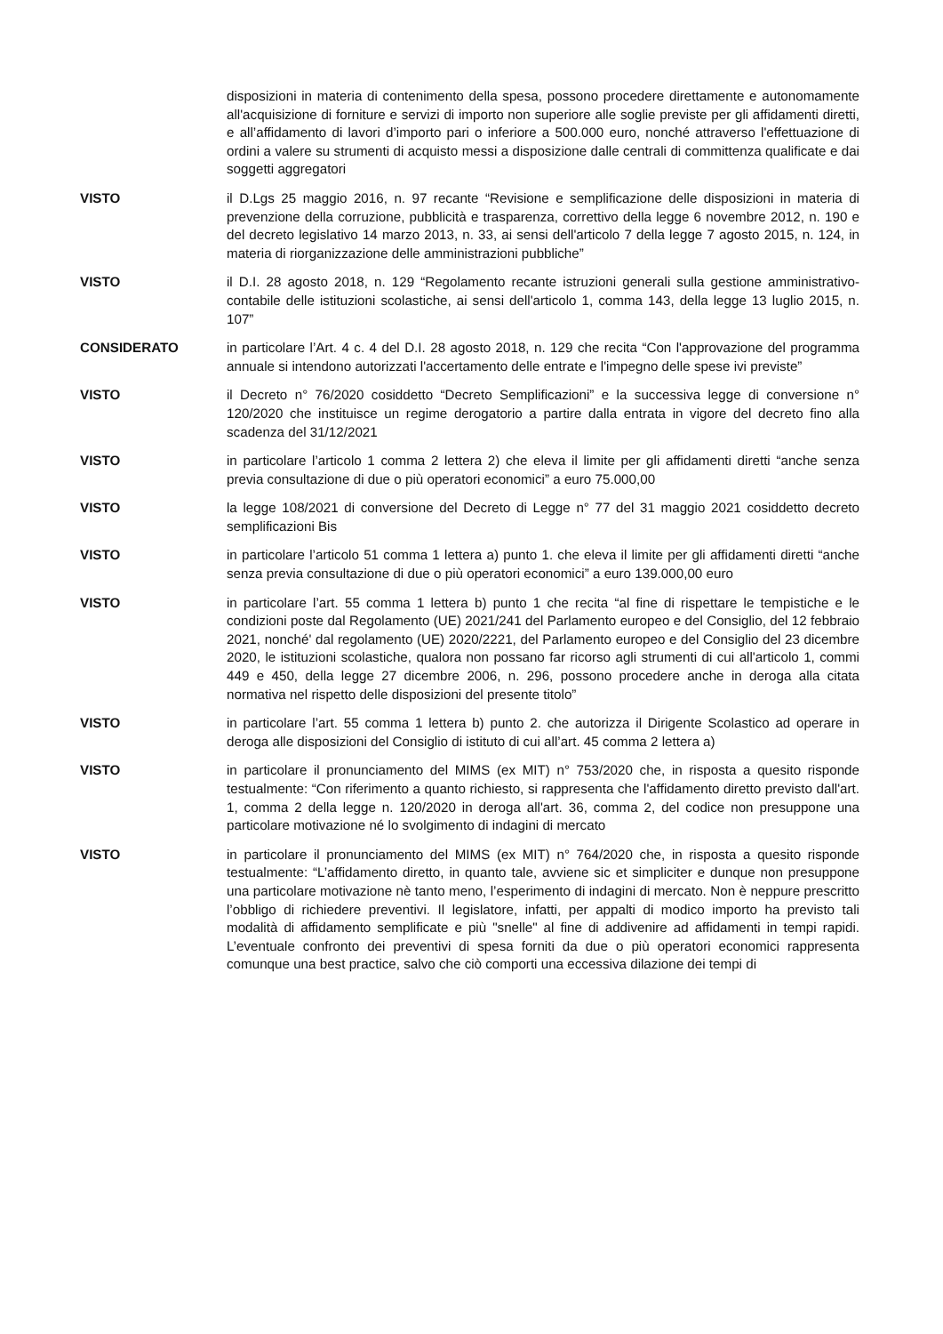disposizioni in materia di contenimento della spesa, possono procedere direttamente e autonomamente all'acquisizione di forniture e servizi di importo non superiore alle soglie previste per gli affidamenti diretti, e all’affidamento di lavori d’importo pari o inferiore a 500.000 euro, nonché attraverso l'effettuazione di ordini a valere su strumenti di acquisto messi a disposizione dalle centrali di committenza qualificate e dai soggetti aggregatori
VISTO il D.Lgs 25 maggio 2016, n. 97 recante “Revisione e semplificazione delle disposizioni in materia di prevenzione della corruzione, pubblicità e trasparenza, correttivo della legge 6 novembre 2012, n. 190 e del decreto legislativo 14 marzo 2013, n. 33, ai sensi dell'articolo 7 della legge 7 agosto 2015, n. 124, in materia di riorganizzazione delle amministrazioni pubbliche”
VISTO il D.I. 28 agosto 2018, n. 129 “Regolamento recante istruzioni generali sulla gestione amministrativo-contabile delle istituzioni scolastiche, ai sensi dell'articolo 1, comma 143, della legge 13 luglio 2015, n. 107”
CONSIDERATO in particolare l’Art. 4 c. 4 del D.I. 28 agosto 2018, n. 129 che recita “Con l'approvazione del programma annuale si intendono autorizzati l'accertamento delle entrate e l'impegno delle spese ivi previste”
VISTO il Decreto n° 76/2020 cosiddetto “Decreto Semplificazioni” e la successiva legge di conversione n° 120/2020 che instituisce un regime derogatorio a partire dalla entrata in vigore del decreto fino alla scadenza del 31/12/2021
VISTO in particolare l’articolo 1 comma 2 lettera 2) che eleva il limite per gli affidamenti diretti “anche senza previa consultazione di due o più operatori economici” a euro 75.000,00
VISTO la legge 108/2021 di conversione del Decreto di Legge n° 77 del 31 maggio 2021 cosiddetto decreto semplificazioni Bis
VISTO in particolare l’articolo 51 comma 1 lettera a) punto 1. che eleva il limite per gli affidamenti diretti “anche senza previa consultazione di due o più operatori economici” a euro 139.000,00 euro
VISTO in particolare l’art. 55 comma 1 lettera b) punto 1 che recita “al fine di rispettare le tempistiche e le condizioni poste dal Regolamento (UE) 2021/241 del Parlamento europeo e del Consiglio, del 12 febbraio 2021, nonché' dal regolamento (UE) 2020/2221, del Parlamento europeo e del Consiglio del 23 dicembre 2020, le istituzioni scolastiche, qualora non possano far ricorso agli strumenti di cui all'articolo 1, commi 449 e 450, della legge 27 dicembre 2006, n. 296, possono procedere anche in deroga alla citata normativa nel rispetto delle disposizioni del presente titolo”
VISTO in particolare l’art. 55 comma 1 lettera b) punto 2. che autorizza il Dirigente Scolastico ad operare in deroga alle disposizioni del Consiglio di istituto di cui all’art. 45 comma 2 lettera a)
VISTO in particolare il pronunciamento del MIMS (ex MIT) n° 753/2020 che, in risposta a quesito risponde testualmente: “Con riferimento a quanto richiesto, si rappresenta che l'affidamento diretto previsto dall'art. 1, comma 2 della legge n. 120/2020 in deroga all'art. 36, comma 2, del codice non presuppone una particolare motivazione né lo svolgimento di indagini di mercato
VISTO in particolare il pronunciamento del MIMS (ex MIT) n° 764/2020 che, in risposta a quesito risponde testualmente: “L’affidamento diretto, in quanto tale, avviene sic et simpliciter e dunque non presuppone una particolare motivazione nè tanto meno, l’esperimento di indagini di mercato. Non è neppure prescritto l’obbligo di richiedere preventivi. Il legislatore, infatti, per appalti di modico importo ha previsto tali modalità di affidamento semplificate e più "snelle" al fine di addivenire ad affidamenti in tempi rapidi. L’eventuale confronto dei preventivi di spesa forniti da due o più operatori economici rappresenta comunque una best practice, salvo che ciò comporti una eccessiva dilazione dei tempi di